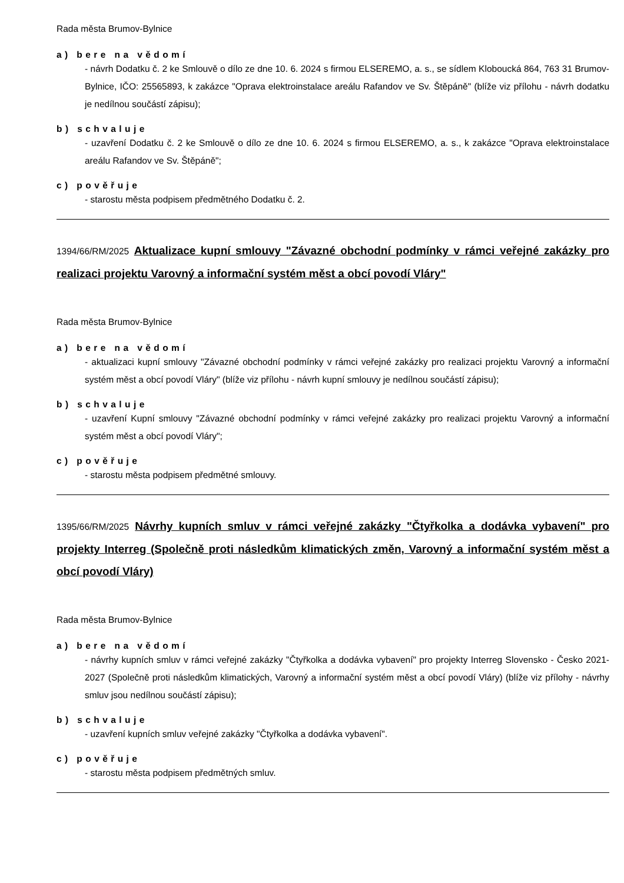Rada města Brumov-Bylnice
a) bere na vědomí
- návrh Dodatku č. 2 ke Smlouvě o dílo ze dne 10. 6. 2024 s firmou ELSEREMO, a. s., se sídlem Kloboucká 864, 763 31 Brumov-Bylnice, IČO: 25565893, k zakázce "Oprava elektroinstalace areálu Rafandov ve Sv. Štěpáně" (blíže viz přílohu - návrh dodatku je nedílnou součástí zápisu);
b) schvaluje
- uzavření Dodatku č. 2 ke Smlouvě o dílo ze dne 10. 6. 2024 s firmou ELSEREMO, a. s., k zakázce "Oprava elektroinstalace areálu Rafandov ve Sv. Štěpáně";
c) pověřuje
- starostu města podpisem předmětného Dodatku č. 2.
1394/66/RM/2025 Aktualizace kupní smlouvy "Závazné obchodní podmínky v rámci veřejné zakázky pro realizaci projektu Varovný a informační systém měst a obcí povodí Vláry"
Rada města Brumov-Bylnice
a) bere na vědomí
- aktualizaci kupní smlouvy "Závazné obchodní podmínky v rámci veřejné zakázky pro realizaci projektu Varovný a informační systém měst a obcí povodí Vláry" (blíže viz přílohu - návrh kupní smlouvy je nedílnou součástí zápisu);
b) schvaluje
- uzavření Kupní smlouvy "Závazné obchodní podmínky v rámci veřejné zakázky pro realizaci projektu Varovný a informační systém měst a obcí povodí Vláry";
c) pověřuje
- starostu města podpisem předmětné smlouvy.
1395/66/RM/2025 Návrhy kupních smluv v rámci veřejné zakázky "Čtyřkolka a dodávka vybavení" pro projekty Interreg (Společně proti následkům klimatických změn, Varovný a informační systém měst a obcí povodí Vláry)
Rada města Brumov-Bylnice
a) bere na vědomí
- návrhy kupních smluv v rámci veřejné zakázky "Čtyřkolka a dodávka vybavení" pro projekty Interreg Slovensko - Česko 2021-2027 (Společně proti následkům klimatických, Varovný a informační systém měst a obcí povodí Vláry) (blíže viz přílohy - návrhy smluv jsou nedílnou součástí zápisu);
b) schvaluje
- uzavření kupních smluv veřejné zakázky "Čtyřkolka a dodávka vybavení".
c) pověřuje
- starostu města podpisem předmětných smluv.